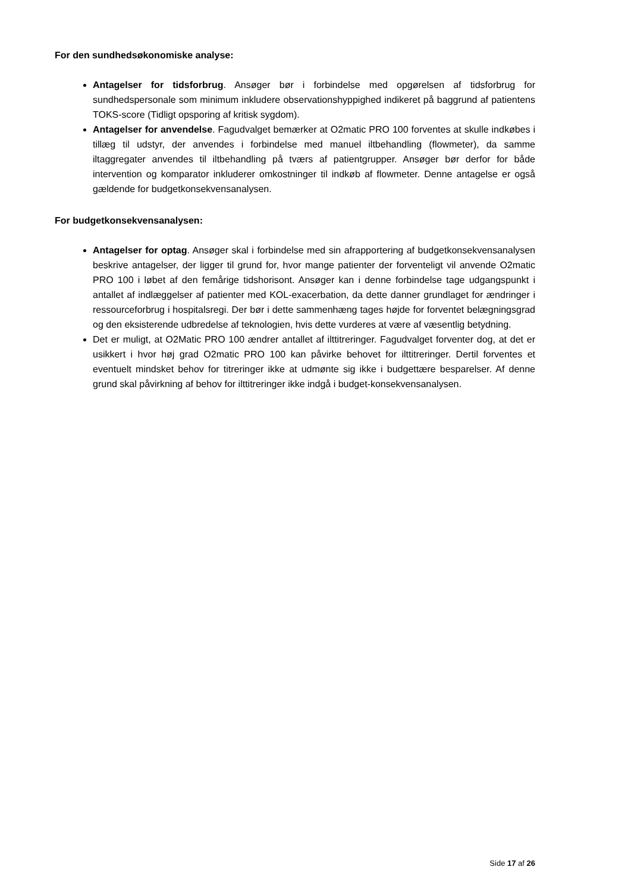For den sundhedsøkonomiske analyse:
Antagelser for tidsforbrug. Ansøger bør i forbindelse med opgørelsen af tidsforbrug for sundhedspersonale som minimum inkludere observationshyppighed indikeret på baggrund af patientens TOKS-score (Tidligt opsporing af kritisk sygdom).
Antagelser for anvendelse. Fagudvalget bemærker at O2matic PRO 100 forventes at skulle indkøbes i tillæg til udstyr, der anvendes i forbindelse med manuel iltbehandling (flowmeter), da samme iltaggregater anvendes til iltbehandling på tværs af patientgrupper. Ansøger bør derfor for både intervention og komparator inkluderer omkostninger til indkøb af flowmeter. Denne antagelse er også gældende for budgetkonsekvensanalysen.
For budgetkonsekvensanalysen:
Antagelser for optag. Ansøger skal i forbindelse med sin afrapportering af budgetkonsekvensanalysen beskrive antagelser, der ligger til grund for, hvor mange patienter der forventeligt vil anvende O2matic PRO 100 i løbet af den femårige tidshorisont. Ansøger kan i denne forbindelse tage udgangspunkt i antallet af indlæggelser af patienter med KOL-exacerbation, da dette danner grundlaget for ændringer i ressourceforbrug i hospitalsregi. Der bør i dette sammenhæng tages højde for forventet belægningsgrad og den eksisterende udbredelse af teknologien, hvis dette vurderes at være af væsentlig betydning.
Det er muligt, at O2Matic PRO 100 ændrer antallet af ilttitreringer. Fagudvalget forventer dog, at det er usikkert i hvor høj grad O2matic PRO 100 kan påvirke behovet for ilttitreringer. Dertil forventes et eventuelt mindsket behov for titreringer ikke at udmønte sig ikke i budgettære besparelser. Af denne grund skal påvirkning af behov for ilttitreringer ikke indgå i budget-konsekvensanalysen.
Side 17 af 26